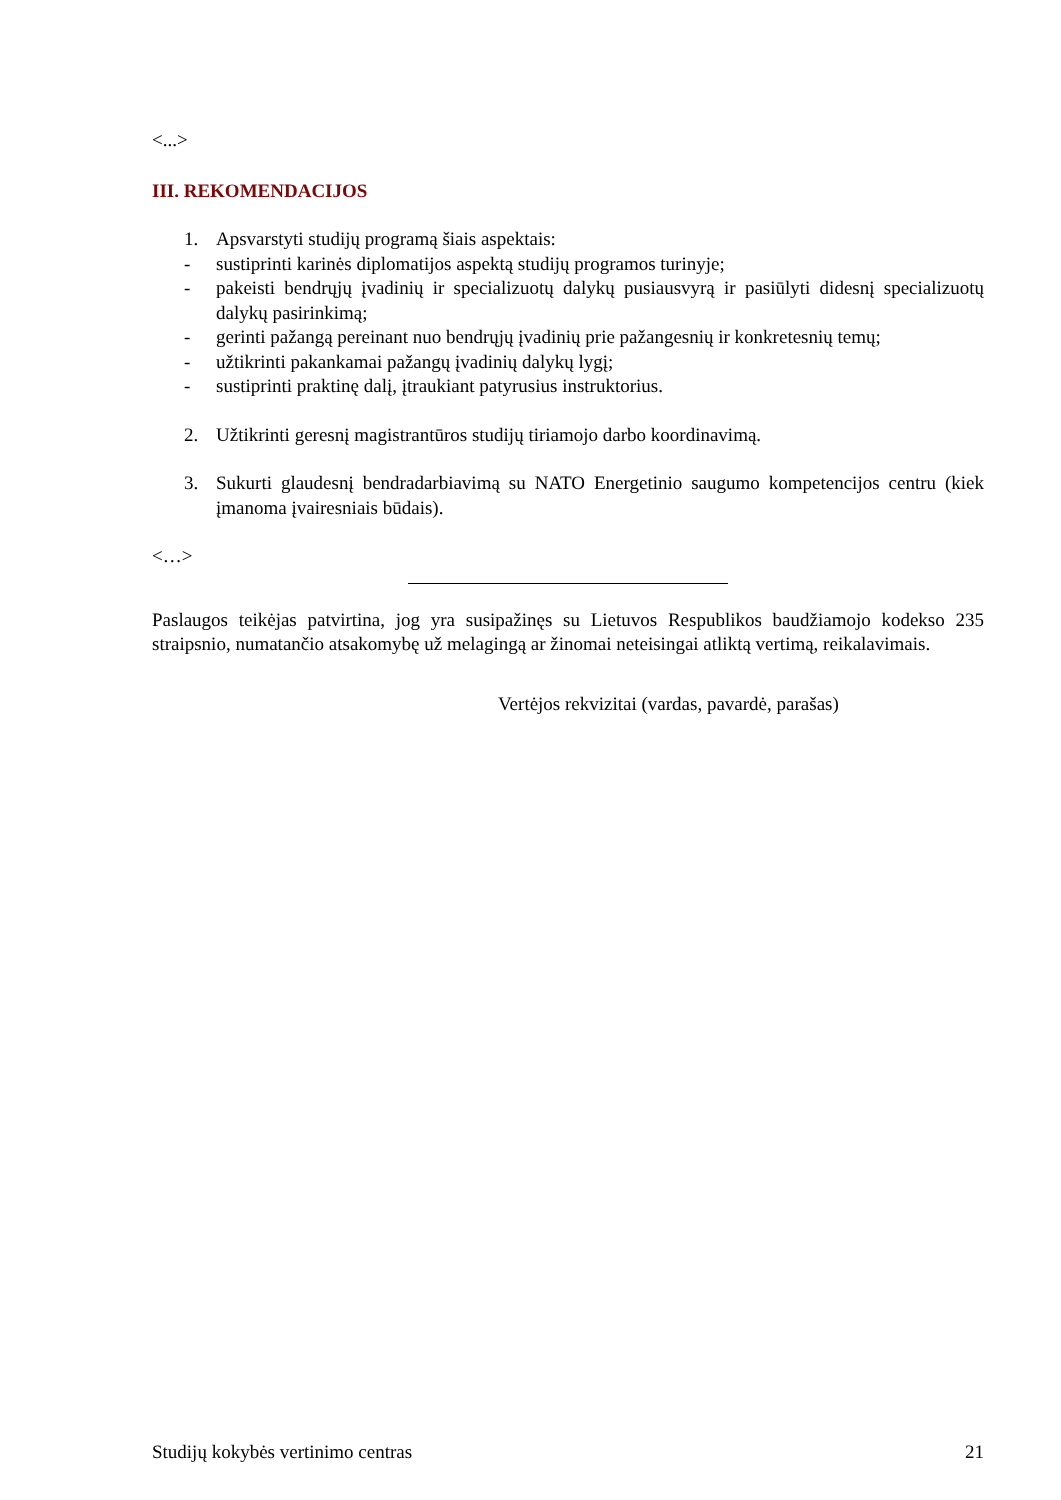<...>
III. REKOMENDACIJOS
1. Apsvarstyti studijų programą šiais aspektais:
- sustiprinti karinės diplomatijos aspektą studijų programos turinyje;
- pakeisti bendrųjų įvadinių ir specializuotų dalykų pusiausvyrą ir pasiūlyti didesnį specializuotų dalykų pasirinkimą;
- gerinti pažangą pereinant nuo bendrųjų įvadinių prie pažangesnių ir konkretesnių temų;
- užtikrinti pakankamai pažangų įvadinių dalykų lygį;
- sustiprinti praktinę dalį, įtraukiant patyrusius instruktorius.
2. Užtikrinti geresnį magistrantūros studijų tiriamojo darbo koordinavimą.
3. Sukurti glaudesnį bendradarbiavimą su NATO Energetinio saugumo kompetencijos centru (kiek įmanoma įvairesniais būdais).
<…>
Paslaugos teikėjas patvirtina, jog yra susipažinęs su Lietuvos Respublikos baudžiamojo kodekso 235 straipsnio, numatančio atsakomybę už melagingą ar žinomai neteisingai atliktą vertimą, reikalavimais.
Vertėjos rekvizitai (vardas, pavardė, parašas)
Studijų kokybės vertinimo centras 21